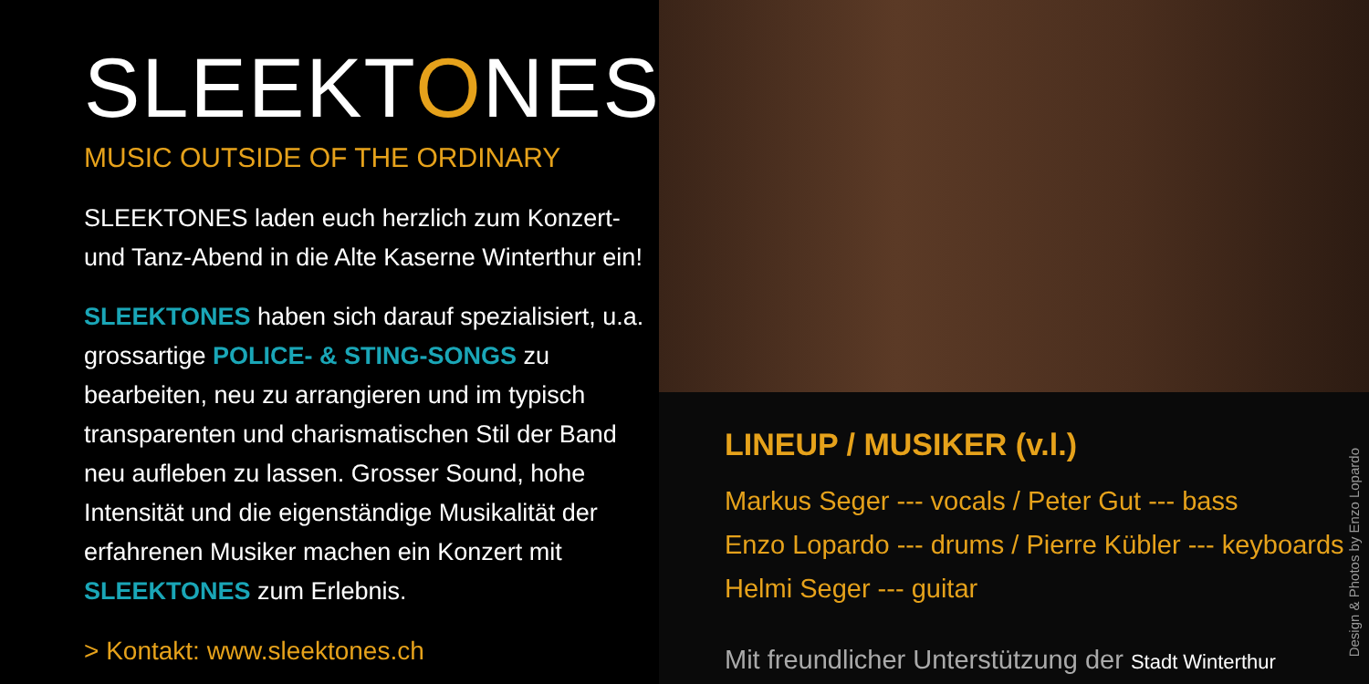SLEEKTONES
MUSIC OUTSIDE OF THE ORDINARY
SLEEKTONES laden euch herzlich zum Konzert- und Tanz-Abend in die Alte Kaserne Winterthur ein!
SLEEKTONES haben sich darauf spezialisiert, u.a. grossartige POLICE- & STING-SONGS zu bearbeiten, neu zu arrangieren und im typisch transparenten und charismatischen Stil der Band neu aufleben zu lassen. Grosser Sound, hohe Intensität und die eigenständige Musikalität der erfahrenen Musiker machen ein Konzert mit SLEEKTONES zum Erlebnis.
> Kontakt: www.sleektones.ch
LINEUP / MUSIKER (v.l.)
Markus Seger --- vocals / Peter Gut --- bass
Enzo Lopardo --- drums / Pierre Kübler --- keyboards
Helmi Seger --- guitar
Mit freundlicher Unterstützung der Stadt Winterthur
Design & Photos by Enzo Lopardo